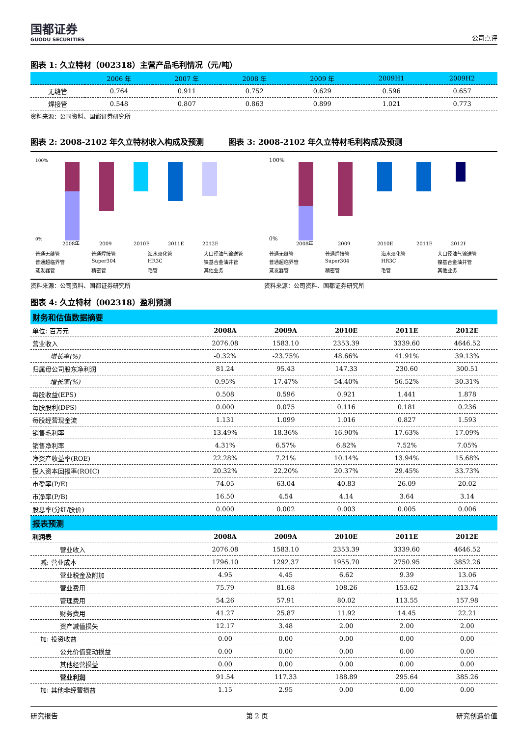国都证券
GUODU SECURITIES
公司点评
图表 1: 久立特材（002318）主营产品毛利情况（元/吨）
| | 2006 年 | 2007 年 | 2008 年 | 2009 年 | 2009H1 | 2009H2 |
| --- | --- | --- | --- | --- | --- | --- |
| 无缝管 | 0.764 | 0.911 | 0.752 | 0.629 | 0.596 | 0.657 |
| 焊接管 | 0.548 | 0.807 | 0.863 | 0.899 | 1.021 | 0.773 |
资料来源：公司资料、国都证券研究所
图表 2: 2008-2102 年久立特材收入构成及预测
图表 3: 2008-2102 年久立特材毛利构成及预测
100%
0%
2008年
2009
2010E
2011E
2012E
普通无缝管 普通焊接管 海水淡化管 大口径油气输送管 普通超临界管 Super304 HR3C 镍基合金油井管 蒸发器管 精密管 毛管 其他业务
100%
0%
2008年
2009
2010E
2011E
2012E
普通无缝管 普通焊接管 海水淡化管 大口径油气输送管 普通超临界管 Super304 HR3C 镍基合金油井管 蒸发器管 精密管 毛管 其他业务
资料来源：公司资料、国都证券研究所 资料来源：公司资料、国都证券研究所
图表 4: 久立特材（002318）盈利预测
| 财务和估值数据摘要 | | | | | |
| 单位: 百万元 | 2008A | 2009A | 2010E | 2011E | 2012E |
| 营业收入 | 2076.08 | 1583.10 | 2353.39 | 3339.60 | 4646.52 |
| 增长率(%) | -0.32% | -23.75% | 48.66% | 41.91% | 39.13% |
| 归属母公司股东净利润 | 81.24 | 95.43 | 147.33 | 230.60 | 300.51 |
| 增长率(%) | 0.95% | 17.47% | 54.40% | 56.52% | 30.31% |
| 每股收益(EPS) | 0.508 | 0.596 | 0.921 | 1.441 | 1.878 |
| 每股股利(DPS) | 0.000 | 0.075 | 0.116 | 0.181 | 0.236 |
| 每股经营现金流 | 1.131 | 1.099 | 1.016 | 0.827 | 1.593 |
| 销售毛利率 | 13.49% | 18.36% | 16.90% | 17.63% | 17.09% |
| 销售净利率 | 4.31% | 6.57% | 6.82% | 7.52% | 7.05% |
| 净资产收益率(ROE) | 22.28% | 7.21% | 10.14% | 13.94% | 15.68% |
| 投入资本回报率(ROIC) | 20.32% | 22.20% | 20.37% | 29.45% | 33.73% |
| 市盈率(P/E) | 74.05 | 63.04 | 40.83 | 26.09 | 20.02 |
| 市净率(P/B) | 16.50 | 4.54 | 4.14 | 3.64 | 3.14 |
| 股息率(分红/股价) | 0.000 | 0.002 | 0.003 | 0.005 | 0.006 |
| 报表预测 | | | | | |
| 利润表 | 2008A | 2009A | 2010E | 2011E | 2012E |
| 营业收入 | 2076.08 | 1583.10 | 2353.39 | 3339.60 | 4646.52 |
| 减: 营业成本 | 1796.10 | 1292.37 | 1955.70 | 2750.95 | 3852.26 |
| 营业税金及附加 | 4.95 | 4.45 | 6.62 | 9.39 | 13.06 |
| 营业费用 | 75.79 | 81.68 | 108.26 | 153.62 | 213.74 |
| 管理费用 | 54.26 | 57.91 | 80.02 | 113.55 | 157.98 |
| 财务费用 | 41.27 | 25.87 | 11.92 | 14.45 | 22.21 |
| 资产减值损失 | 12.17 | 3.48 | 2.00 | 2.00 | 2.00 |
| 加: 投资收益 | 0.00 | 0.00 | 0.00 | 0.00 | 0.00 |
| 公允价值变动损益 | 0.00 | 0.00 | 0.00 | 0.00 | 0.00 |
| 其他经营损益 | 0.00 | 0.00 | 0.00 | 0.00 | 0.00 |
| 营业利润 | 91.54 | 117.33 | 188.89 | 295.64 | 385.26 |
| 加: 其他非经营损益 | 1.15 | 2.95 | 0.00 | 0.00 | 0.00 |
研究报告 第 2 页 研究创造价值